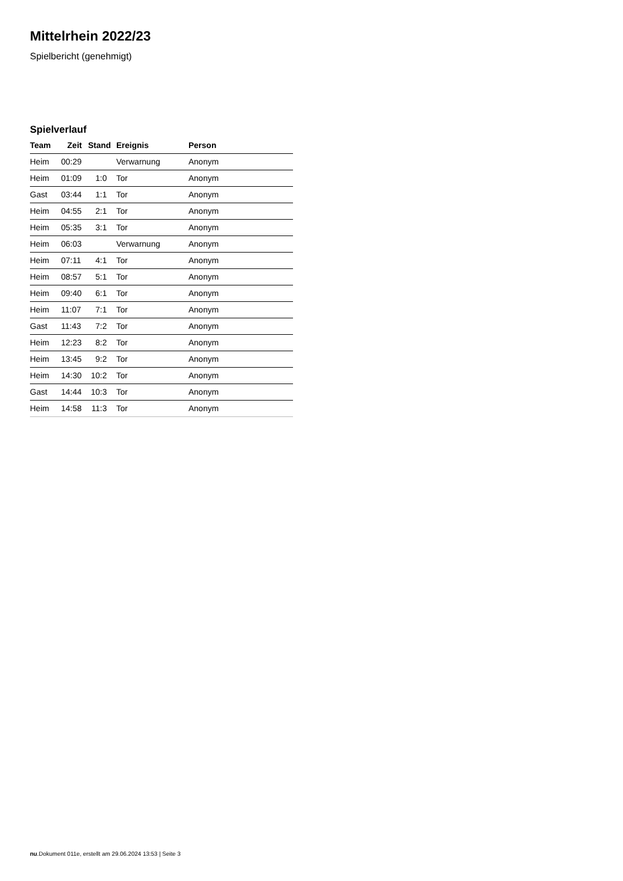Mittelrhein 2022/23
Spielbericht (genehmigt)
Spielverlauf
| Team | Zeit | Stand | Ereignis | Person |
| --- | --- | --- | --- | --- |
| Heim | 00:29 | | Verwarnung | Anonym |
| Heim | 01:09 | 1:0 | Tor | Anonym |
| Gast | 03:44 | 1:1 | Tor | Anonym |
| Heim | 04:55 | 2:1 | Tor | Anonym |
| Heim | 05:35 | 3:1 | Tor | Anonym |
| Heim | 06:03 | | Verwarnung | Anonym |
| Heim | 07:11 | 4:1 | Tor | Anonym |
| Heim | 08:57 | 5:1 | Tor | Anonym |
| Heim | 09:40 | 6:1 | Tor | Anonym |
| Heim | 11:07 | 7:1 | Tor | Anonym |
| Gast | 11:43 | 7:2 | Tor | Anonym |
| Heim | 12:23 | 8:2 | Tor | Anonym |
| Heim | 13:45 | 9:2 | Tor | Anonym |
| Heim | 14:30 | 10:2 | Tor | Anonym |
| Gast | 14:44 | 10:3 | Tor | Anonym |
| Heim | 14:58 | 11:3 | Tor | Anonym |
nu.Dokument 011e, erstellt am 29.06.2024 13:53 | Seite 3